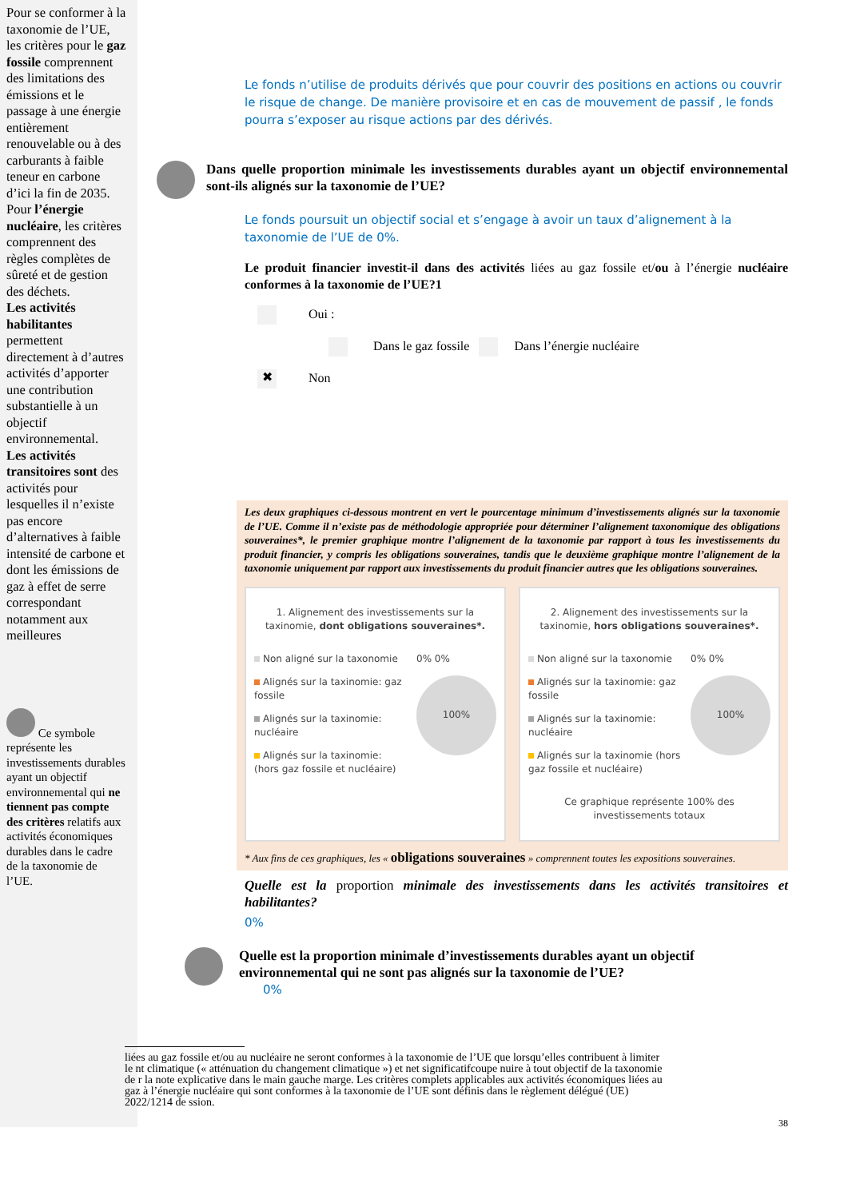Pour se conformer à la taxonomie de l’UE, les critères pour le gaz fossile comprennent des limitations des émissions et le passage à une énergie entièrement renouvelable ou à des carburants à faible teneur en carbone d’ici la fin de 2035. Pour l’énergie nucléaire, les critères comprennent des règles complètes de sûreté et de gestion des déchets.
Les activités habilitantes permettent directement à d’autres activités d’apporter une contribution substantielle à un objectif environnemental.
Les activités transitoires sont des activités pour lesquelles il n’existe pas encore d’alternatives à faible intensité de carbone et dont les émissions de gaz à effet de serre correspondant notamment aux meilleures
Ce symbole représente les investissements durables ayant un objectif environnemental qui ne tiennent pas compte des critères relatifs aux activités économiques durables dans le cadre de la taxonomie de l’UE.
Le fonds n’utilise de produits dérivés que pour couvrir des positions en actions ou couvrir le risque de change. De manière provisoire et en cas de mouvement de passif , le fonds pourra s’exposer au risque actions par des dérivés.
Dans quelle proportion minimale les investissements durables ayant un objectif environnemental sont-ils alignés sur la taxonomie de l’UE?
Le fonds poursuit un objectif social et s’engage à avoir un taux d’alignement à la taxonomie de l’UE de 0%.
Le produit financier investit-il dans des activités liées au gaz fossile et/ou à l’énergie nucléaire conformes à la taxonomie de l’UE?1
Oui :
Dans le gaz fossile Dans l’énergie nucléaire
✖ Non
Les deux graphiques ci-dessous montrent en vert le pourcentage minimum d’investissements alignés sur la taxonomie de l’UE. Comme il n’existe pas de méthodologie appropriée pour déterminer l’alignement taxonomique des obligations souveraines*, le premier graphique montre l’alignement de la taxonomie par rapport à tous les investissements du produit financier, y compris les obligations souveraines, tandis que le deuxième graphique montre l’alignement de la taxonomie uniquement par rapport aux investissements du produit financier autres que les obligations souveraines.
1. Alignement des investissements sur la taxinomie, dont obligations souveraines*.
Non aligné sur la taxonomie
Alignés sur la taxinomie: gaz fossile
Alignés sur la taxinomie: nucléaire
Alignés sur la taxinomie: (hors gaz fossile et nucléaire)
0% 0%
100%
2. Alignement des investissements sur la taxinomie, hors obligations souveraines*.
Non aligné sur la taxonomie
Alignés sur la taxinomie: gaz fossile
Alignés sur la taxinomie: nucléaire
Alignés sur la taxinomie (hors gaz fossile et nucléaire)
0% 0%
100%
Ce graphique représente 100% des investissements totaux
* Aux fins de ces graphiques, les « obligations souveraines » comprennent toutes les expositions souveraines.
Quelle est la proportion minimale des investissements dans les activités transitoires et habilitantes?
0%
Quelle est la proportion minimale d’investissements durables ayant un objectif environnemental qui ne sont pas alignés sur la taxonomie de l’UE?
0%
liées au gaz fossile et/ou au nucléaire ne seront conformes à la taxonomie de l’UE que lorsqu’elles contribuent à limiter le nt climatique (« atténuation du changement climatique ») et net significatifcoupe nuire à tout objectif de la taxonomie de r la note explicative dans le main gauche marge. Les critères complets applicables aux activités économiques liées au gaz à l’énergie nucléaire qui sont conformes à la taxonomie de l’UE sont définis dans le règlement délégué (UE) 2022/1214 de ssion.
38